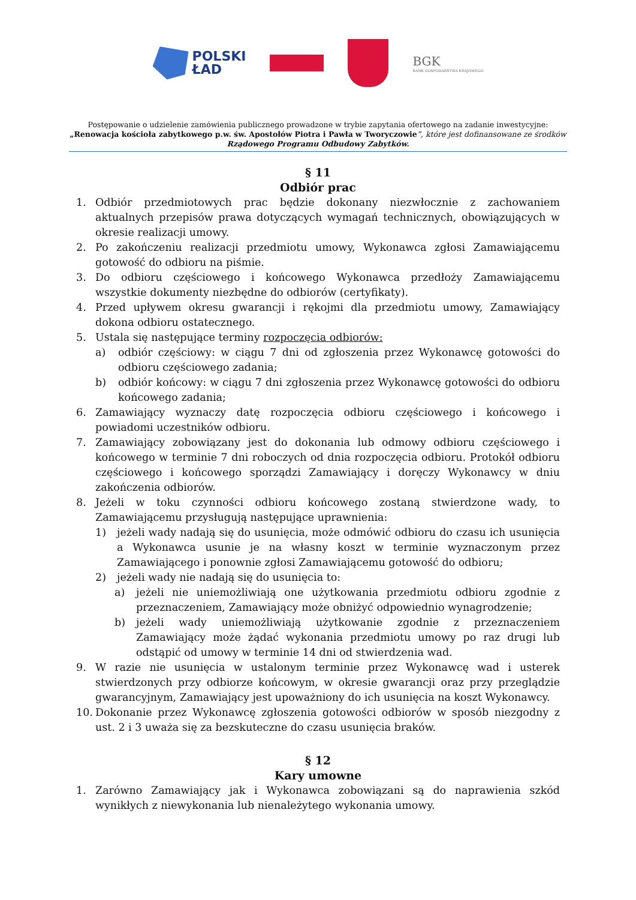POLSKI
ŁAD
BGK
BANK GOSPODARSTWA KRAJOWEGO
Postępowanie o udzielenie zamówienia publicznego prowadzone w trybie zapytania ofertowego na zadanie inwestycyjne:
„Renowacja kościoła zabytkowego p.w. św. Apostołów Piotra i Pawła w Tworyczowie”, które jest dofinansowane ze środków
Rządowego Programu Odbudowy Zabytków.
§ 11
Odbiór prac
1. Odbiór przedmiotowych prac będzie dokonany niezwłocznie z zachowaniem aktualnych przepisów prawa dotyczących wymagań technicznych, obowiązujących w okresie realizacji umowy.
2. Po zakończeniu realizacji przedmiotu umowy, Wykonawca zgłosi Zamawiającemu gotowość do odbioru na piśmie.
3. Do odbioru częściowego i końcowego Wykonawca przedłoży Zamawiającemu wszystkie dokumenty niezbędne do odbiorów (certyfikaty).
4. Przed upływem okresu gwarancji i rękojmi dla przedmiotu umowy, Zamawiający dokona odbioru ostatecznego.
5. Ustala się następujące terminy rozpoczęcia odbiorów:
a) odbiór częściowy: w ciągu 7 dni od zgłoszenia przez Wykonawcę gotowości do odbioru częściowego zadania;
b) odbiór końcowy: w ciągu 7 dni zgłoszenia przez Wykonawcę gotowości do odbioru końcowego zadania;
6. Zamawiający wyznaczy datę rozpoczęcia odbioru częściowego i końcowego i powiadomi uczestników odbioru.
7. Zamawiający zobowiązany jest do dokonania lub odmowy odbioru częściowego i końcowego w terminie 7 dni roboczych od dnia rozpoczęcia odbioru. Protokół odbioru częściowego i końcowego sporządzi Zamawiający i doręczy Wykonawcy w dniu zakończenia odbiorów.
8. Jeżeli w toku czynności odbioru końcowego zostaną stwierdzone wady, to Zamawiającemu przysługują następujące uprawnienia:
1) jeżeli wady nadają się do usunięcia, może odmówić odbioru do czasu ich usunięcia a Wykonawca usunie je na własny koszt w terminie wyznaczonym przez Zamawiającego i ponownie zgłosi Zamawiającemu gotowość do odbioru;
2) jeżeli wady nie nadają się do usunięcia to:
a) jeżeli nie uniemożliwiają one użytkowania przedmiotu odbioru zgodnie z przeznaczeniem, Zamawiający może obniżyć odpowiednio wynagrodzenie;
b) jeżeli wady uniemożliwiają użytkowanie zgodnie z przeznaczeniem Zamawiający może żądać wykonania przedmiotu umowy po raz drugi lub odstąpić od umowy w terminie 14 dni od stwierdzenia wad.
9. W razie nie usunięcia w ustalonym terminie przez Wykonawcę wad i usterek stwierdzonych przy odbiorze końcowym, w okresie gwarancji oraz przy przeglądzie gwarancyjnym, Zamawiający jest upoważniony do ich usunięcia na koszt Wykonawcy.
10. Dokonanie przez Wykonawcę zgłoszenia gotowości odbiorów w sposób niezgodny z ust. 2 i 3 uważa się za bezskuteczne do czasu usunięcia braków.
§ 12
Kary umowne
1. Zarówno Zamawiający jak i Wykonawca zobowiązani są do naprawienia szkód wynikłych z niewykonania lub nienależytego wykonania umowy.